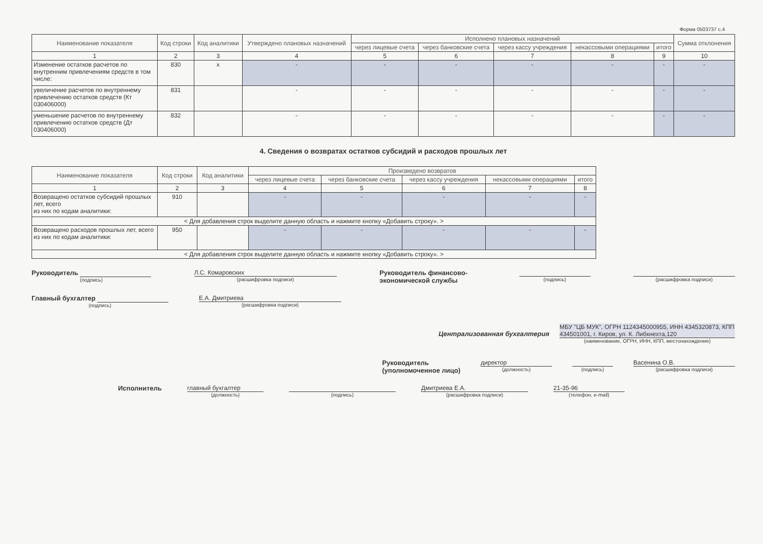Форма 0503737 с.4
| Наименование показателя | Код строки | Код аналитики | Утверждено плановых назначений | Исполнено плановых назначений | | | | | Сумма отклонения |
| --- | --- | --- | --- | --- | --- | --- | --- | --- | --- |
| | | | | через лицевые счета | через банковские счета | через кассу учреждения | некассовыми операциями | итого | |
| 1 | 2 | 3 | 4 | 5 | 6 | 7 | 8 | 9 | 10 |
| Изменение остатков расчетов по внутренним привлечениям средств в том числе: | 830 | x | - | - | - | - | - | - | - |
| увеличение расчетов по внутреннему привлечению остатков средств (Кт 030406000) | 831 | | - | - | - | - | - | - | - |
| уменьшение расчетов по внутреннему привлечению остатков средств (Дт 030406000) | 832 | | - | - | - | - | - | - | - |
4. Сведения о возвратах остатков субсидий и расходов прошлых лет
| Наименование показателя | Код строки | Код аналитики | Произведено возвратов | | | | |
| --- | --- | --- | --- | --- | --- | --- | --- |
| | | | через лицевые счета | через банковские счета | через кассу учреждения | некассовыми операциями | итого |
| 1 | 2 | 3 | 4 | 5 | 6 | 7 | 8 |
| Возвращено остатков субсидий прошлых лет, всего из них по кодам аналитики: | 910 | | - | - | - | - | - |
| < Для добавления строк выделите данную область и нажмите кнопку «Добавить строку». > | | | | | | | |
| Возвращено расходов прошлых лет, всего из них по кодам аналитики: | 950 | | - | - | - | - | - |
| < Для добавления строк выделите данную область и нажмите кнопку «Добавить строку». > | | | | | | | |
Руководитель
(подпись)
Л.С. Комаровских
(расшифровка подписи)
Руководитель финансово-экономической службы
(подпись) (расшифровка подписи)
Главный бухгалтер
(подпись)
Е.А. Дмитриева
(расшифровка подписи)
Централизованная бухгалтерия МБУ "ЦБ МУК", ОГРН 1124345000955, ИНН 4345320873, КПП 434501001, г. Киров, ул. К. Либкнехта,120
(наименование, ОГРН, ИНН, КПП, местонахождение)
Руководитель
(уполномоченное лицо)
директор
(должность)
(подпись)
Васенина О.В.
(расшифровка подписи)
Исполнитель главный бухгалтер
(должность)
(подпись)
Дмитриева Е.А.
(расшифровка подписи)
21-35-96
(телефон, e-mail)